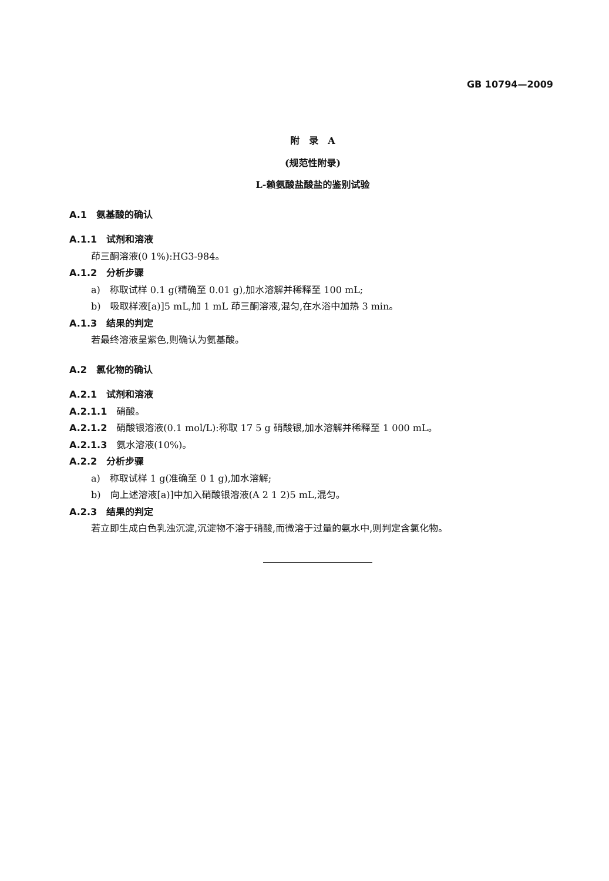GB 10794—2009
附　录　A
(规范性附录)
L-赖氨酸盐酸盐的鉴别试验
A.1　氨基酸的确认
A.1.1　试剂和溶液
茚三酮溶液(0 1%):HG3-984。
A.1.2　分析步骤
a)　称取试样 0.1 g(精确至 0.01 g),加水溶解并稀释至 100 mL;
b)　吸取样液[a)]5 mL,加 1 mL 茚三酮溶液,混匀,在水浴中加热 3 min。
A.1.3　结果的判定
若最终溶液呈紫色,则确认为氨基酸。
A.2　氯化物的确认
A.2.1　试剂和溶液
A.2.1.1　硝酸。
A.2.1.2　硝酸银溶液(0.1 mol/L):称取 17 5 g 硝酸银,加水溶解并稀释至 1 000 mL。
A.2.1.3　氨水溶液(10%)。
A.2.2　分析步骤
a)　称取试样 1 g(准确至 0 1 g),加水溶解;
b)　向上述溶液[a)]中加入硝酸银溶液(A 2 1 2)5 mL,混匀。
A.2.3　结果的判定
若立即生成白色乳浊沉淀,沉淀物不溶于硝酸,而微溶于过量的氨水中,则判定含氯化物。